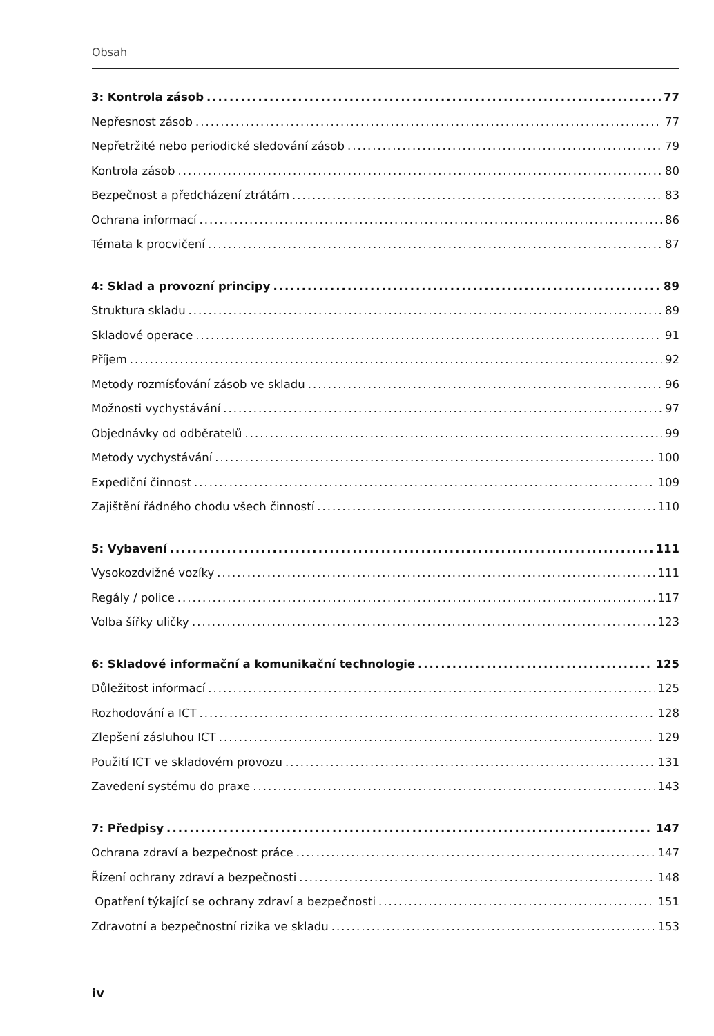Obsah
3: Kontrola zásob 77
Nepřesnost zásob 77
Nepřetržité nebo periodické sledování zásob 79
Kontrola zásob 80
Bezpečnost a předcházení ztrátám 83
Ochrana informací 86
Témata k procvičení 87
4: Sklad a provozní principy 89
Struktura skladu 89
Skladové operace 91
Příjem 92
Metody rozmísťování zásob ve skladu 96
Možnosti vychystávání 97
Objednávky od odběratelů 99
Metody vychystávání 100
Expediční činnost 109
Zajištění řádného chodu všech činností 110
5: Vybavení 111
Vysokozdvižné vozíky 111
Regály / police 117
Volba šířky uličky 123
6: Skladové informační a komunikační technologie 125
Důležitost informací 125
Rozhodování a ICT 128
Zlepšení zásluhou ICT 129
Použití ICT ve skladovém provozu 131
Zavedení systému do praxe 143
7: Předpisy 147
Ochrana zdraví a bezpečnost práce 147
Řízení ochrany zdraví a bezpečnosti 148
Opatření týkající se ochrany zdraví a bezpečnosti 151
Zdravotní a bezpečnostní rizika ve skladu 153
iv